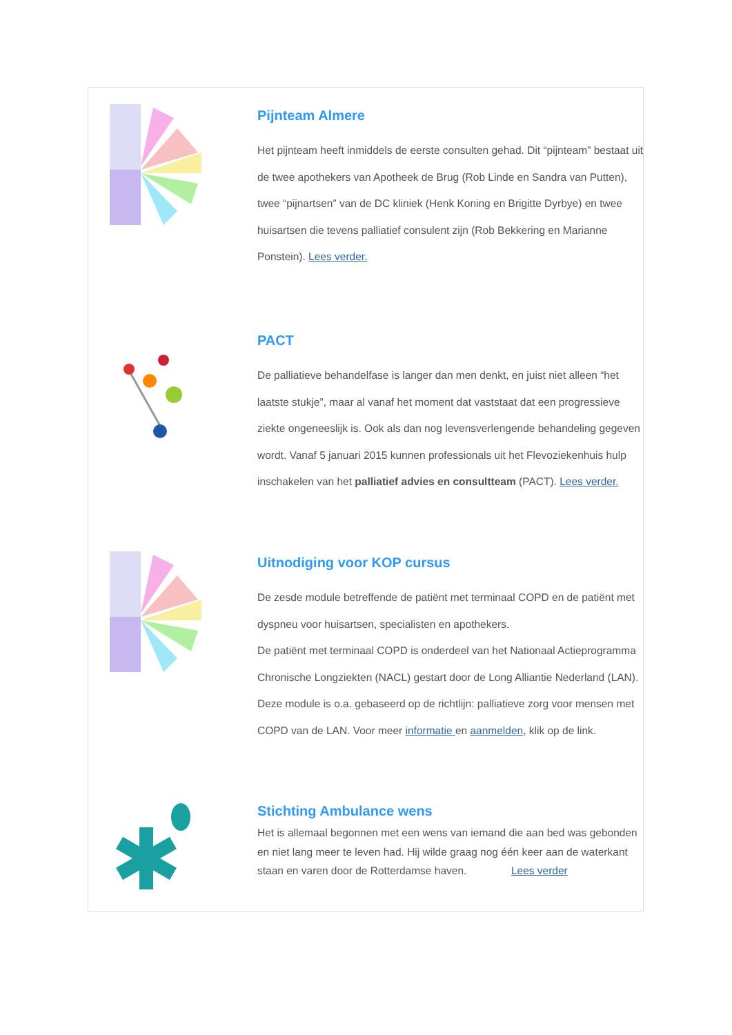Pijnteam Almere
Het pijnteam heeft inmiddels de eerste consulten gehad. Dit “pijnteam” bestaat uit de twee apothekers van Apotheek de Brug (Rob Linde en Sandra van Putten), twee “pijnartsen” van de DC kliniek (Henk Koning en Brigitte Dyrbye) en twee huisartsen die tevens palliatief consulent zijn (Rob Bekkering en Marianne Ponstein). Lees verder.
PACT
De palliatieve behandelfase is langer dan men denkt, en juist niet alleen “het laatste stukje”, maar al vanaf het moment dat vaststaat dat een progressieve ziekte ongeneeslijk is. Ook als dan nog levensverlengende behandeling gegeven wordt. Vanaf 5 januari 2015 kunnen professionals uit het Flevoziekenhuis hulp inschakelen van het palliatief advies en consultteam (PACT). Lees verder.
Uitnodiging voor KOP cursus
De zesde module betreffende de patiënt met terminaal COPD en de patiënt met dyspneu voor huisartsen, specialisten en apothekers.
De patiënt met terminaal COPD is onderdeel van het Nationaal Actieprogramma Chronische Longziekten (NACL) gestart door de Long Alliantie Nederland (LAN). Deze module is o.a. gebaseerd op de richtlijn: palliatieve zorg voor mensen met COPD van de LAN. Voor meer informatie en aanmelden, klik op de link.
Stichting Ambulance wens
Het is allemaal begonnen met een wens van iemand die aan bed was gebonden en niet lang meer te leven had. Hij wilde graag nog één keer aan de waterkant staan en varen door de Rotterdamse haven. Lees verder